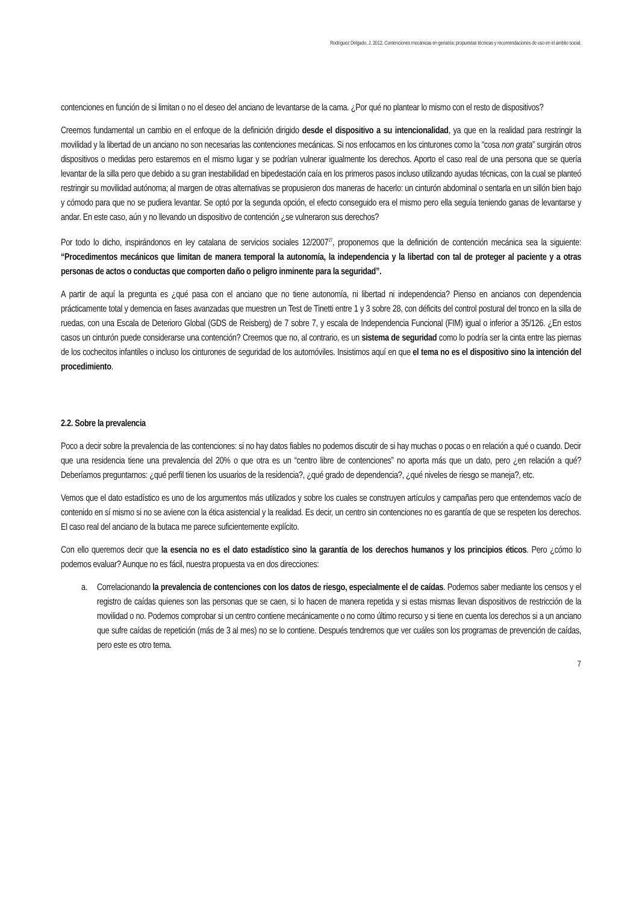Rodríguez Delgado, J. 2012. Contenciones mecánicas en geriatría: propuestas técnicas y recomendaciones de uso en el ámbito social.
contenciones en función de si limitan o no el deseo del anciano de levantarse de la cama. ¿Por qué no plantear lo mismo con el resto de dispositivos?
Creemos fundamental un cambio en el enfoque de la definición dirigido desde el dispositivo a su intencionalidad, ya que en la realidad para restringir la movilidad y la libertad de un anciano no son necesarias las contenciones mecánicas. Si nos enfocamos en los cinturones como la “cosa non grata” surgirán otros dispositivos o medidas pero estaremos en el mismo lugar y se podrían vulnerar igualmente los derechos. Aporto el caso real de una persona que se quería levantar de la silla pero que debido a su gran inestabilidad en bipedestación caía en los primeros pasos incluso utilizando ayudas técnicas, con la cual se planteó restringir su movilidad autónoma; al margen de otras alternativas se propusieron dos maneras de hacerlo: un cinturón abdominal o sentarla en un sillón bien bajo y cómodo para que no se pudiera levantar. Se optó por la segunda opción, el efecto conseguido era el mismo pero ella seguía teniendo ganas de levantarse y andar. En este caso, aún y no llevando un dispositivo de contención ¿se vulneraron sus derechos?
Por todo lo dicho, inspirándonos en ley catalana de servicios sociales 12/2007<sup>27</sup>, proponemos que la definición de contención mecánica sea la siguiente: “Procedimentos mecánicos que limitan de manera temporal la autonomía, la independencia y la libertad con tal de proteger al paciente y a otras personas de actos o conductas que comporten daño o peligro inminente para la seguridad”.
A partir de aquí la pregunta es ¿qué pasa con el anciano que no tiene autonomía, ni libertad ni independencia? Pienso en ancianos con dependencia prácticamente total y demencia en fases avanzadas que muestren un Test de Tinetti entre 1 y 3 sobre 28, con déficits del control postural del tronco en la silla de ruedas, con una Escala de Deterioro Global (GDS de Reisberg) de 7 sobre 7, y escala de Independencia Funcional (FIM) igual o inferior a 35/126. ¿En estos casos un cinturón puede considerarse una contención? Creemos que no, al contrario, es un sistema de seguridad como lo podría ser la cinta entre las piernas de los cochecitos infantiles o incluso los cinturones de seguridad de los automóviles. Insistimos aquí en que el tema no es el dispositivo sino la intención del procedimiento.
2.2. Sobre la prevalencia
Poco a decir sobre la prevalencia de las contenciones: si no hay datos fiables no podemos discutir de si hay muchas o pocas o en relación a qué o cuando. Decir que una residencia tiene una prevalencia del 20% o que otra es un “centro libre de contenciones” no aporta más que un dato, pero ¿en relación a qué? Deberíamos preguntarnos: ¿qué perfil tienen los usuarios de la residencia?, ¿qué grado de dependencia?, ¿qué niveles de riesgo se maneja?, etc.
Vemos que el dato estadístico es uno de los argumentos más utilizados y sobre los cuales se construyen artículos y campañas pero que entendemos vacío de contenido en sí mismo si no se aviene con la ética asistencial y la realidad. Es decir, un centro sin contenciones no es garantía de que se respeten los derechos. El caso real del anciano de la butaca me parece suficientemente explícito.
Con ello queremos decir que la esencia no es el dato estadístico sino la garantía de los derechos humanos y los principios éticos. Pero ¿cómo lo podemos evaluar? Aunque no es fácil, nuestra propuesta va en dos direcciones:
a. Correlacionando la prevalencia de contenciones con los datos de riesgo, especialmente el de caídas. Podemos saber mediante los censos y el registro de caídas quienes son las personas que se caen, si lo hacen de manera repetida y si estas mismas llevan dispositivos de restricción de la movilidad o no. Podemos comprobar si un centro contiene mecánicamente o no como último recurso y si tiene en cuenta los derechos si a un anciano que sufre caídas de repetición (más de 3 al mes) no se lo contiene. Después tendremos que ver cuáles son los programas de prevención de caídas, pero este es otro tema.
7